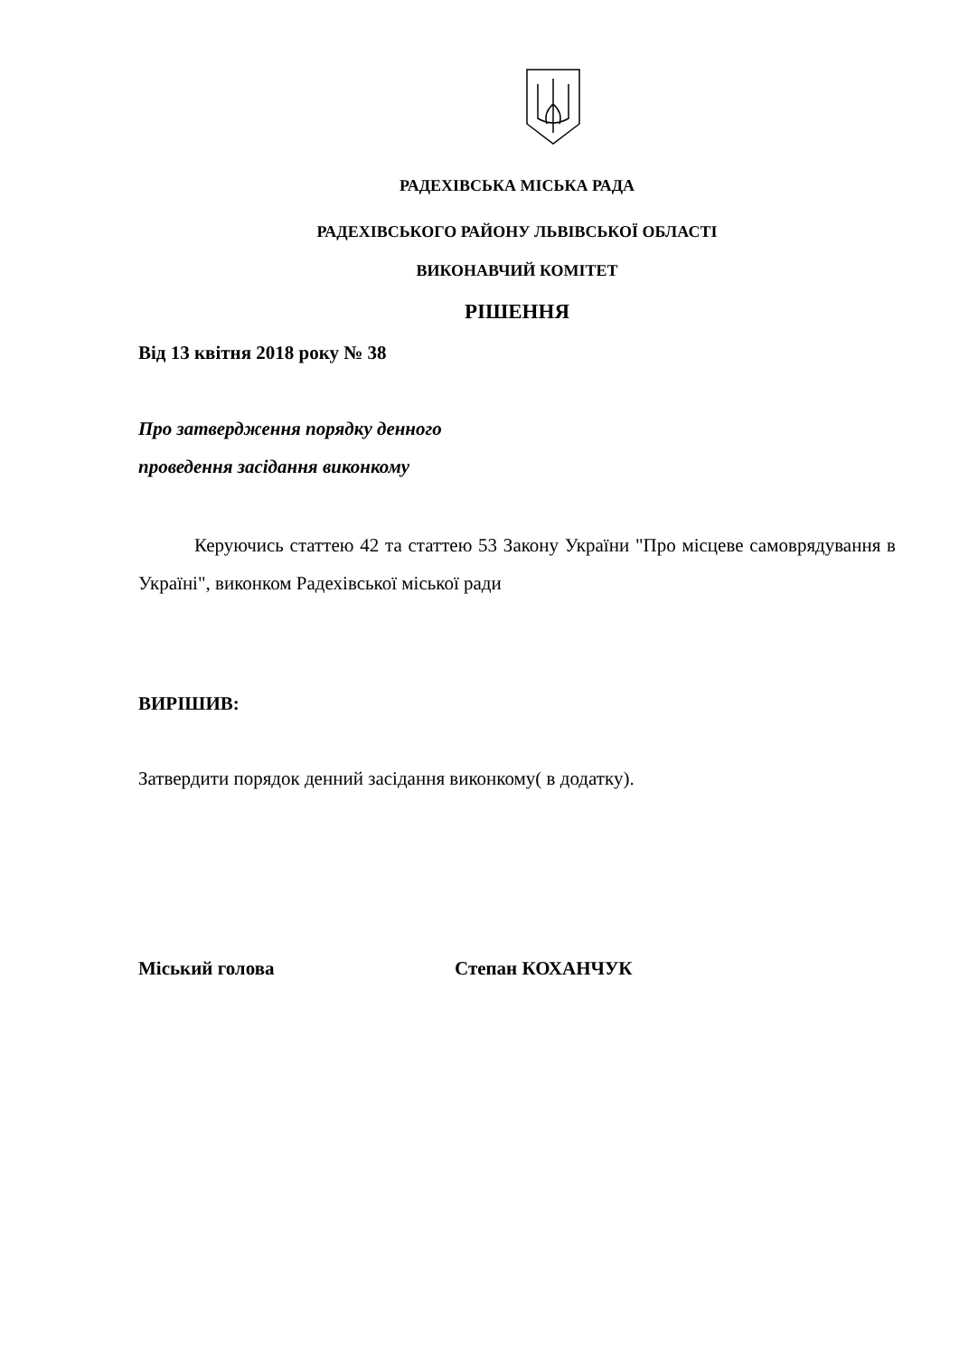РАДЕХІВСЬКА МІСЬКА РАДА
РАДЕХІВСЬКОГО РАЙОНУ ЛЬВІВСЬКОЇ ОБЛАСТІ
ВИКОНАВЧИЙ КОМІТЕТ
РІШЕННЯ
Від 13 квітня 2018 року № 38
Про затвердження порядку денного
проведення засідання виконкому
Керуючись статтею 42 та статтею 53 Закону України "Про місцеве самоврядування в Україні", виконком Радехівської міської ради
ВИРІШИВ:
Затвердити порядок денний засідання виконкому( в додатку).
Міський голова Степан КОХАНЧУК